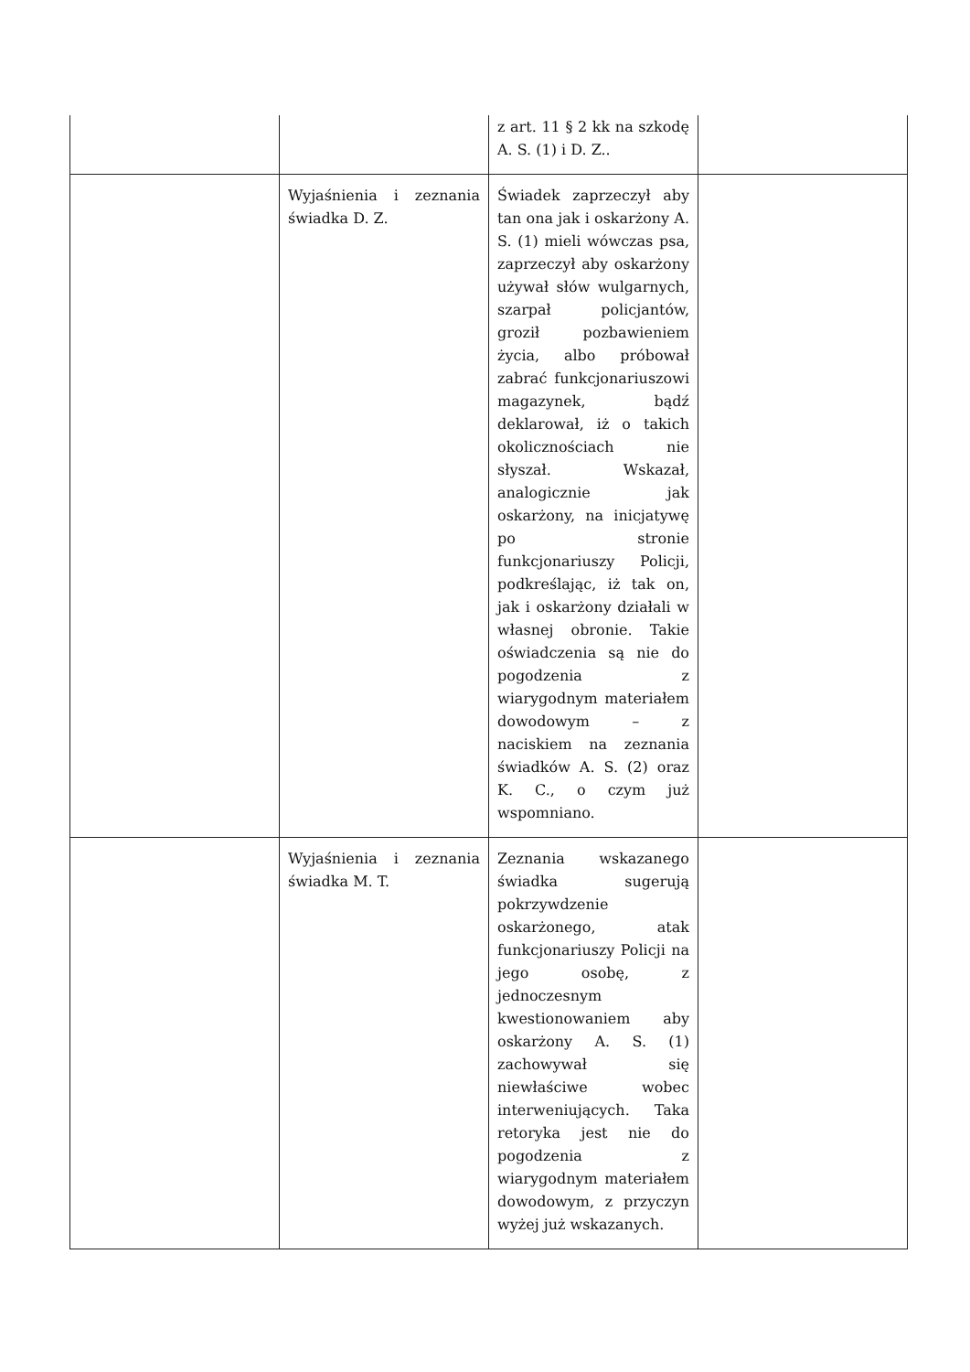| | | z art. 11 § 2 kk na szkodę A. S. (1) i D. Z.. | |
| | Wyjaśnienia i zeznania świadka D. Z. | Świadek zaprzeczył aby tan ona jak i oskarżony A. S. (1) mieli wówczas psa, zaprzeczył aby oskarżony używał słów wulgarnych, szarpał policjantów, groził pozbawieniem życia, albo próbował zabrać funkcjonariuszowi magazynek, bądź deklarował, iż o takich okolicznościach nie słyszał. Wskazał, analogicznie jak oskarżony, na inicjatywę po stronie funkcjonariuszy Policji, podkreślając, iż tak on, jak i oskarżony działali w własnej obronie. Takie oświadczenia są nie do pogodzenia z wiarygodnym materiałem dowodowym – z naciskiem na zeznania świadków A. S. (2) oraz K. C., o czym już wspomniano. | |
| | Wyjaśnienia i zeznania świadka M. T. | Zeznania wskazanego świadka sugerują pokrzywdzenie oskarżonego, atak funkcjonariuszy Policji na jego osobę, z jednoczesnym kwestionowaniem aby oskarżony A. S. (1) zachowywał się niewłaściwe wobec interweniujących. Taka retoryka jest nie do pogodzenia z wiarygodnym materiałem dowodowym, z przyczyn wyżej już wskazanych. | |